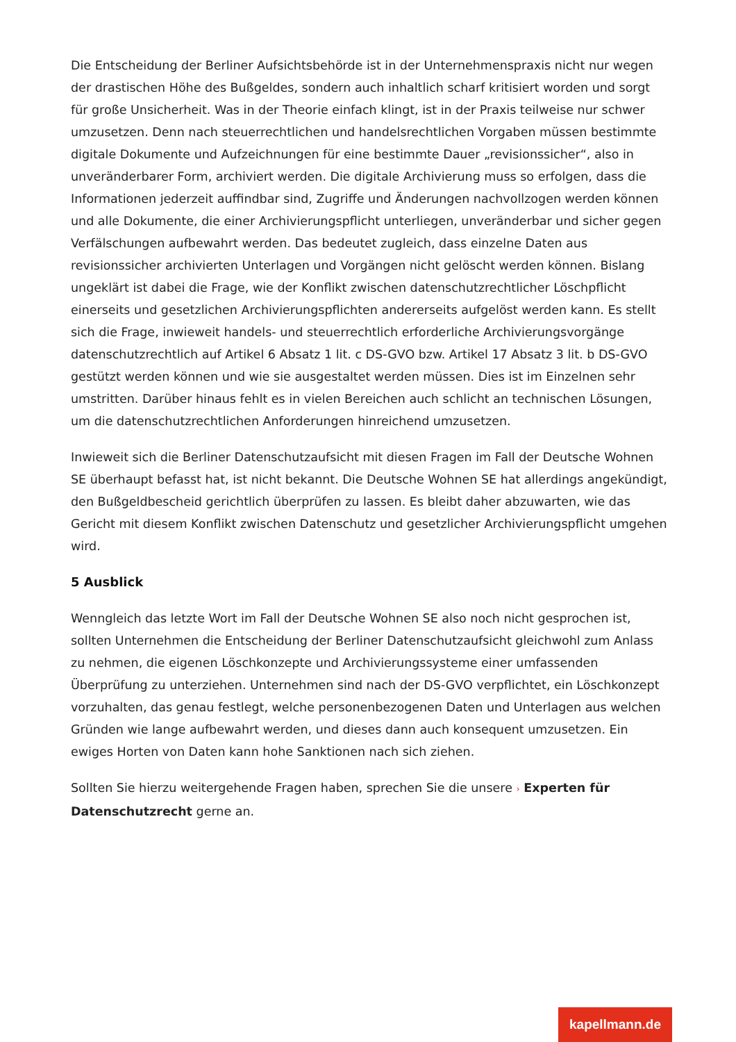Die Entscheidung der Berliner Aufsichtsbehörde ist in der Unternehmenspraxis nicht nur wegen der drastischen Höhe des Bußgeldes, sondern auch inhaltlich scharf kritisiert worden und sorgt für große Unsicherheit. Was in der Theorie einfach klingt, ist in der Praxis teilweise nur schwer umzusetzen. Denn nach steuerrechtlichen und handelsrechtlichen Vorgaben müssen bestimmte digitale Dokumente und Aufzeichnungen für eine bestimmte Dauer „revisionssicher“, also in unveränderbarer Form, archiviert werden. Die digitale Archivierung muss so erfolgen, dass die Informationen jederzeit auffindbar sind, Zugriffe und Änderungen nachvollzogen werden können und alle Dokumente, die einer Archivierungspflicht unterliegen, unveränderbar und sicher gegen Verfälschungen aufbewahrt werden. Das bedeutet zugleich, dass einzelne Daten aus revisionssicher archivierten Unterlagen und Vorgängen nicht gelöscht werden können. Bislang ungeklärt ist dabei die Frage, wie der Konflikt zwischen datenschutzrechtlicher Löschpflicht einerseits und gesetzlichen Archivierungspflichten andererseits aufgelöst werden kann. Es stellt sich die Frage, inwieweit handels- und steuerrechtlich erforderliche Archivierungsvorgänge datenschutzrechtlich auf Artikel 6 Absatz 1 lit. c DS-GVO bzw. Artikel 17 Absatz 3 lit. b DS-GVO gestützt werden können und wie sie ausgestaltet werden müssen. Dies ist im Einzelnen sehr umstritten. Darüber hinaus fehlt es in vielen Bereichen auch schlicht an technischen Lösungen, um die datenschutzrechtlichen Anforderungen hinreichend umzusetzen.
Inwieweit sich die Berliner Datenschutzaufsicht mit diesen Fragen im Fall der Deutsche Wohnen SE überhaupt befasst hat, ist nicht bekannt. Die Deutsche Wohnen SE hat allerdings angekündigt, den Bußgeldbescheid gerichtlich überprüfen zu lassen. Es bleibt daher abzuwarten, wie das Gericht mit diesem Konflikt zwischen Datenschutz und gesetzlicher Archivierungspflicht umgehen wird.
5 Ausblick
Wenngleich das letzte Wort im Fall der Deutsche Wohnen SE also noch nicht gesprochen ist, sollten Unternehmen die Entscheidung der Berliner Datenschutzaufsicht gleichwohl zum Anlass zu nehmen, die eigenen Löschkonzepte und Archivierungssysteme einer umfassenden Überprüfung zu unterziehen. Unternehmen sind nach der DS-GVO verpflichtet, ein Löschkonzept vorzuhalten, das genau festlegt, welche personenbezogenen Daten und Unterlagen aus welchen Gründen wie lange aufbewahrt werden, und dieses dann auch konsequent umzusetzen. Ein ewiges Horten von Daten kann hohe Sanktionen nach sich ziehen.
Sollten Sie hierzu weitergehende Fragen haben, sprechen Sie die unsere › Experten für Datenschutzrecht gerne an.
kapellmann.de